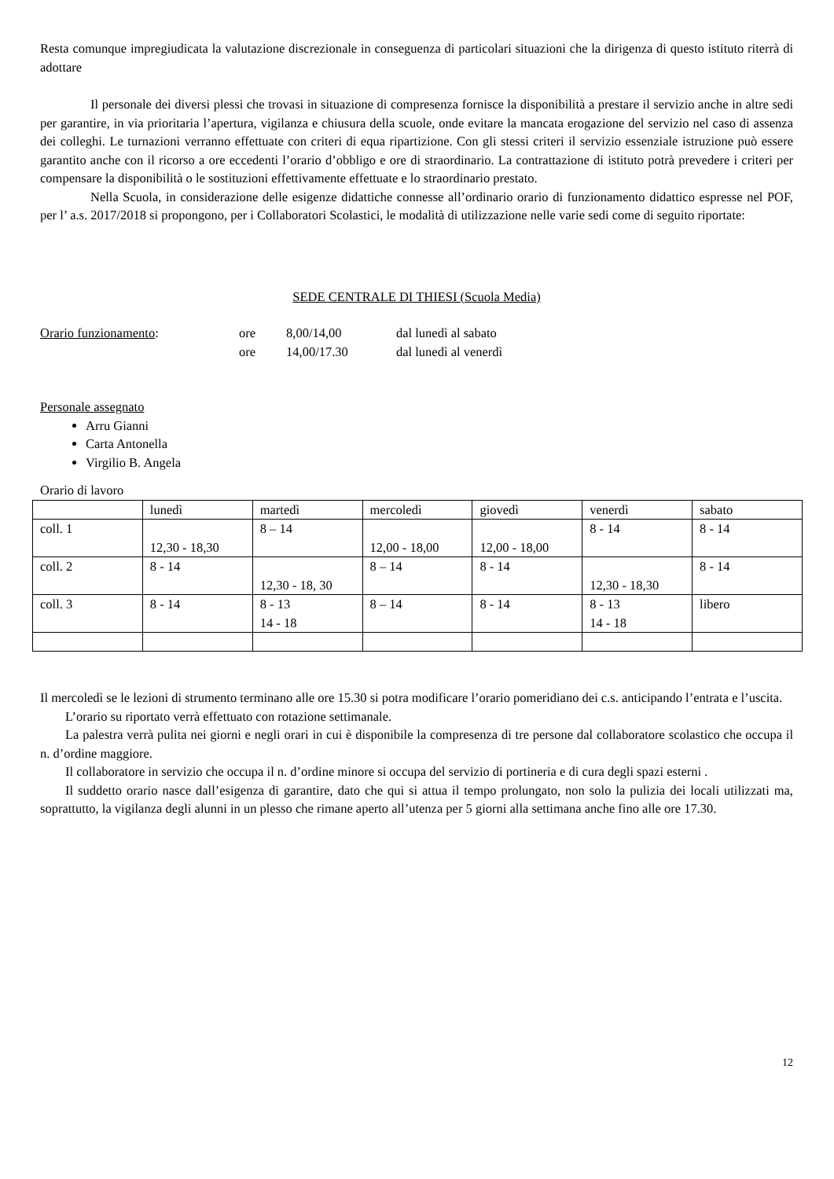Resta comunque impregiudicata la valutazione discrezionale in conseguenza di particolari situazioni che la dirigenza di questo istituto riterrà di adottare
Il personale dei diversi plessi che trovasi in situazione di compresenza fornisce la disponibilità a prestare il servizio anche in altre sedi per garantire, in via prioritaria l’apertura, vigilanza e chiusura della scuole, onde evitare la mancata erogazione del servizio nel caso di assenza dei colleghi. Le turnazioni verranno effettuate con criteri di equa ripartizione. Con gli stessi criteri il servizio essenziale istruzione può essere garantito anche con il ricorso a ore eccedenti l’orario d’obbligo e ore di straordinario. La contrattazione di istituto potrà prevedere i criteri per compensare la disponibilità o le sostituzioni effettivamente effettuate e lo straordinario prestato.
Nella Scuola, in considerazione delle esigenze didattiche connesse all’ordinario orario di funzionamento didattico espresse nel POF, per l’ a.s. 2017/2018 si propongono, per i Collaboratori Scolastici, le modalità di utilizzazione nelle varie sedi come di seguito riportate:
SEDE CENTRALE DI THIESI (Scuola Media)
Orario funzionamento: ore 8,00/14,00 dal lunedì al sabato
ore 14,00/17.30 dal lunedì al venerdì
Personale assegnato
Arru Gianni
Carta Antonella
Virgilio B. Angela
Orario di lavoro
| | lunedì | martedì | mercoledì | giovedì | venerdì | sabato |
| coll. 1 | 12,30 - 18,30 | 8 – 14 | 12,00 - 18,00 | 12,00 - 18,00 | 8 - 14 | 8 - 14 |
| coll. 2 | 8 - 14 | 12,30 - 18, 30 | 8 – 14 | 8 - 14 | 12,30 - 18,30 | 8 - 14 |
| coll. 3 | 8 - 14 | 8 - 13 14 - 18 | 8 – 14 | 8 - 14 | 8 - 13 14 - 18 | libero |
Il mercoledì se le lezioni di strumento terminano alle ore 15.30 si potra modificare l’orario pomeridiano dei c.s. anticipando l’entrata e l’uscita.
L’orario su riportato verrà effettuato con rotazione settimanale.
La palestra verrà pulita nei giorni e negli orari in cui è disponibile la compresenza di tre persone dal collaboratore scolastico che occupa il n. d’ordine maggiore.
Il collaboratore in servizio che occupa il n. d’ordine minore si occupa del servizio di portineria e di cura degli spazi esterni .
Il suddetto orario nasce dall’esigenza di garantire, dato che qui si attua il tempo prolungato, non solo la pulizia dei locali utilizzati ma, soprattutto, la vigilanza degli alunni in un plesso che rimane aperto all’utenza per 5 giorni alla settimana anche fino alle ore 17.30.
12